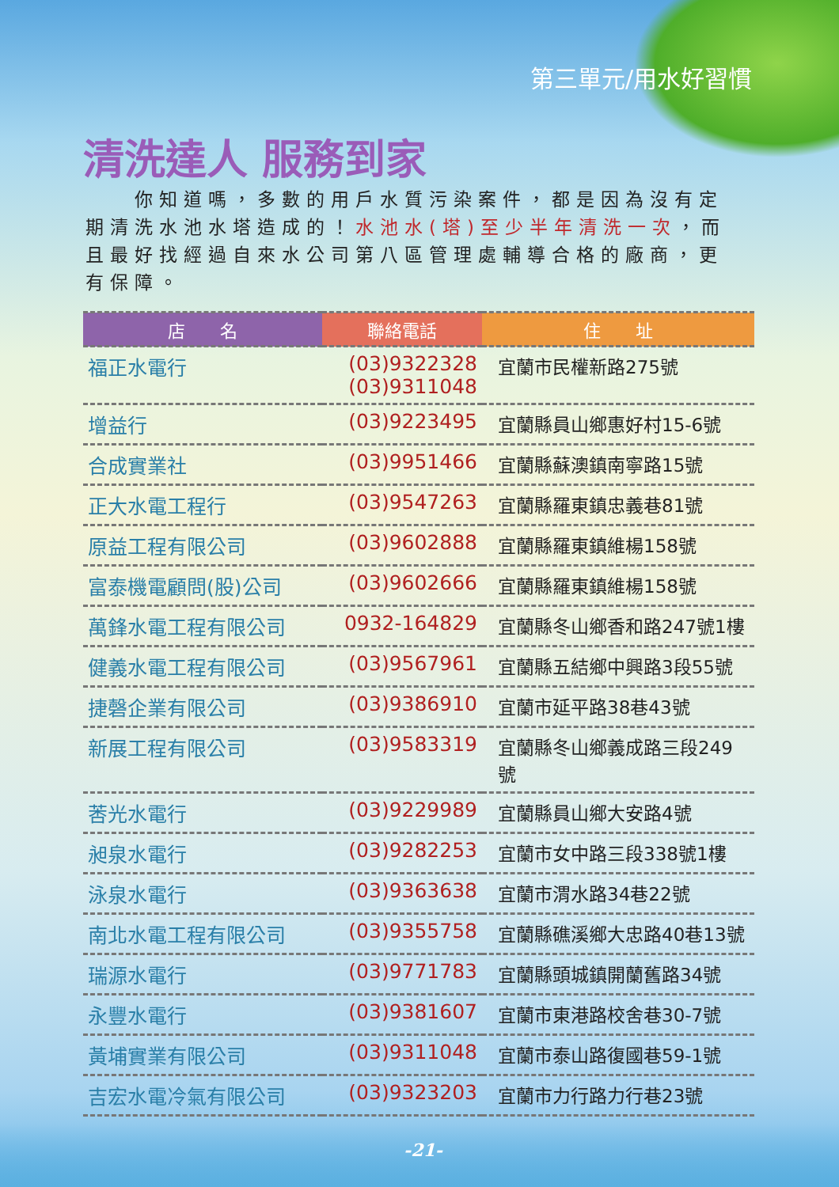第三單元/用水好習慣
清洗達人 服務到家
　　你知道嗎，多數的用戶水質污染案件，都是因為沒有定期清洗水池水塔造成的！水池水(塔)至少半年清洗一次，而且最好找經過自來水公司第八區管理處輔導合格的廠商，更有保障。
| 店 名 | 聯絡電話 | 住 址 |
| --- | --- | --- |
| 福正水電行 | (03)9322328 (03)9311048 | 宜蘭市民權新路275號 |
| 增益行 | (03)9223495 | 宜蘭縣員山鄉惠好村15-6號 |
| 合成實業社 | (03)9951466 | 宜蘭縣蘇澳鎮南寧路15號 |
| 正大水電工程行 | (03)9547263 | 宜蘭縣羅東鎮忠義巷81號 |
| 原益工程有限公司 | (03)9602888 | 宜蘭縣羅東鎮維楊158號 |
| 富泰機電顧問(股)公司 | (03)9602666 | 宜蘭縣羅東鎮維楊158號 |
| 萬鋒水電工程有限公司 | 0932-164829 | 宜蘭縣冬山鄉香和路247號1樓 |
| 健義水電工程有限公司 | (03)9567961 | 宜蘭縣五結鄉中興路3段55號 |
| 捷磬企業有限公司 | (03)9386910 | 宜蘭市延平路38巷43號 |
| 新展工程有限公司 | (03)9583319 | 宜蘭縣冬山鄉義成路三段249號 |
| 莕光水電行 | (03)9229989 | 宜蘭縣員山鄉大安路4號 |
| 昶泉水電行 | (03)9282253 | 宜蘭市女中路三段338號1樓 |
| 泳泉水電行 | (03)9363638 | 宜蘭市渭水路34巷22號 |
| 南北水電工程有限公司 | (03)9355758 | 宜蘭縣礁溪鄉大忠路40巷13號 |
| 瑞源水電行 | (03)9771783 | 宜蘭縣頭城鎮開蘭舊路34號 |
| 永豐水電行 | (03)9381607 | 宜蘭市東港路校舍巷30-7號 |
| 黃埔實業有限公司 | (03)9311048 | 宜蘭市泰山路復國巷59-1號 |
| 吉宏水電冷氣有限公司 | (03)9323203 | 宜蘭市力行路力行巷23號 |
-21-